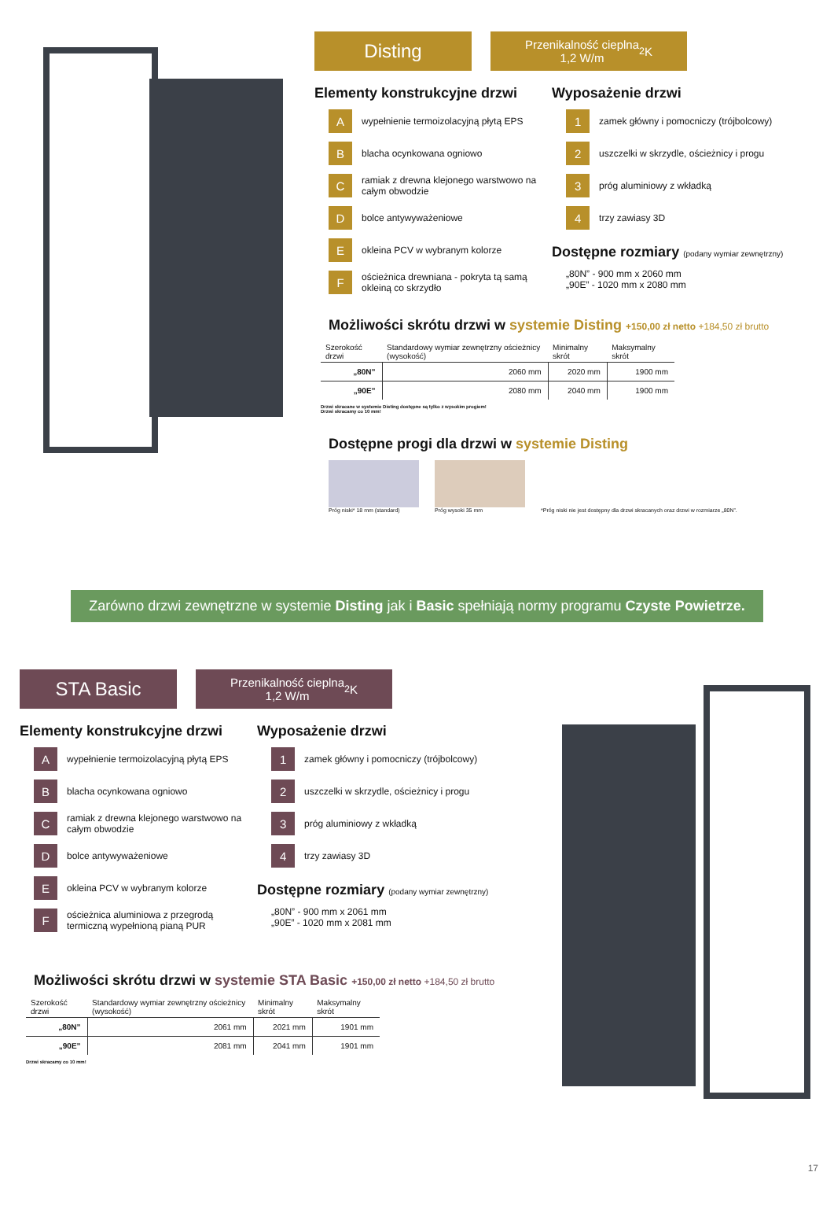Disting
Przenikalność cieplna
1,2 W/m<sup>2</sup>K
Elementy konstrukcyjne drzwi
Awypełnienie termoizolacyjną płytą EPS
Bblacha ocynkowana ogniowo
Cramiak z drewna klejonego warstwowo na całym obwodzie
Dbolce antywyważeniowe
Eokleina PCV w wybranym kolorze
Fościeżnica drewniana - pokryta tą samą okleiną co skrzydło
Wyposażenie drzwi
1 zamek główny i pomocniczy (trójbolcowy)
2 uszczelki w skrzydle, ościeżnicy i progu
3 próg aluminiowy z wkładką
4 trzy zawiasy 3D
Dostępne rozmiary (podany wymiar zewnętrzny)
„80N” - 900 mm x 2060 mm
„90E” - 1020 mm x 2080 mm
Możliwości skrótu drzwi w systemie Disting +150,00 zł netto +184,50 zł brutto
| Szerokość drzwi | Standardowy wymiar zewnętrzny ościeżnicy (wysokość) | Minimalny skrót | Maksymalny skrót |
| --- | --- | --- | --- |
| „80N” | 2060 mm | 2020 mm | 1900 mm |
| „90E” | 2080 mm | 2040 mm | 1900 mm |
Drzwi skracane w systemie Disting dostępne są tylko z wysokim progiem!
Drzwi skracamy co 10 mm!
Dostępne progi dla drzwi w systemie Disting
Próg niski* 18 mm (standard)
Próg wysoki 35 mm
*Próg niski nie jest dostępny dla drzwi skracanych oraz drzwi w rozmiarze „80N”.
Zarówno drzwi zewnętrzne w systemie Disting jak i Basic spełniają normy programu Czyste Powietrze.
STA Basic
Przenikalność cieplna
1,2 W/m<sup>2</sup>K
Elementy konstrukcyjne drzwi
Awypełnienie termoizolacyjną płytą EPS
Bblacha ocynkowana ogniowo
Cramiak z drewna klejonego warstwowo na całym obwodzie
Dbolce antywyważeniowe
Eokleina PCV w wybranym kolorze
Fościeżnica aluminiowa z przegrodą termiczną wypełnioną pianą PUR
Wyposażenie drzwi
1 zamek główny i pomocniczy (trójbolcowy)
2 uszczelki w skrzydle, ościeżnicy i progu
3 próg aluminiowy z wkładką
4 trzy zawiasy 3D
Dostępne rozmiary (podany wymiar zewnętrzny)
„80N” - 900 mm x 2061 mm
„90E” - 1020 mm x 2081 mm
Możliwości skrótu drzwi w systemie STA Basic +150,00 zł netto +184,50 zł brutto
| Szerokość drzwi | Standardowy wymiar zewnętrzny ościeżnicy (wysokość) | Minimalny skrót | Maksymalny skrót |
| --- | --- | --- | --- |
| „80N” | 2061 mm | 2021 mm | 1901 mm |
| „90E” | 2081 mm | 2041 mm | 1901 mm |
Drzwi skracamy co 10 mm!
17